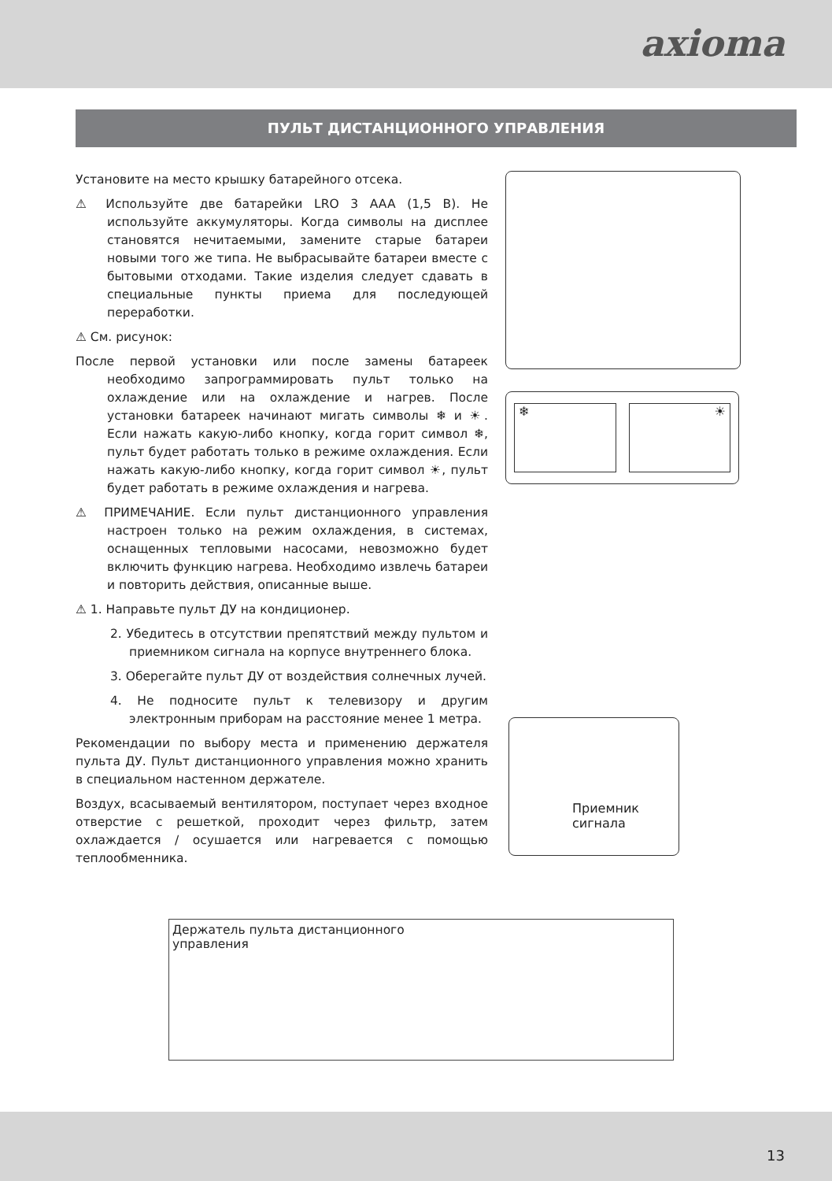axioma
ПУЛЬТ ДИСТАНЦИОННОГО УПРАВЛЕНИЯ
Установите на место крышку батарейного отсека.
⚠ Используйте две батарейки LRO 3 AAA (1,5 В). Не используйте аккумуляторы. Когда символы на дисплее становятся нечитаемыми, замените старые батареи новыми того же типа. Не выбрасывайте батареи вместе с бытовыми отходами. Такие изделия следует сдавать в специальные пункты приема для последующей переработки.
⚠ См. рисунок:
После первой установки или после замены батареек необходимо запрограммировать пульт только на охлаждение или на охлаждение и нагрев. После установки батареек начинают мигать символы ❄ и ☀. Если нажать какую-либо кнопку, когда горит символ ❄, пульт будет работать только в режиме охлаждения. Если нажать какую-либо кнопку, когда горит символ ☀, пульт будет работать в режиме охлаждения и нагрева.
⚠ ПРИМЕЧАНИЕ. Если пульт дистанционного управления настроен только на режим охлаждения, в системах, оснащенных тепловыми насосами, невозможно будет включить функцию нагрева. Необходимо извлечь батареи и повторить действия, описанные выше.
⚠ 1. Направьте пульт ДУ на кондиционер.
2. Убедитесь в отсутствии препятствий между пультом и приемником сигнала на корпусе внутреннего блока.
3. Оберегайте пульт ДУ от воздействия солнечных лучей.
4. Не подносите пульт к телевизору и другим электронным приборам на расстояние менее 1 метра.
Рекомендации по выбору места и применению держателя пульта ДУ. Пульт дистанционного управления можно хранить в специальном настенном держателе.
Воздух, всасываемый вентилятором, поступает через входное отверстие с решеткой, проходит через фильтр, затем охлаждается / осушается или нагревается с помощью теплообменника.
❄ ☀
Приемник
сигнала
Держатель пульта дистанционного
управления
13